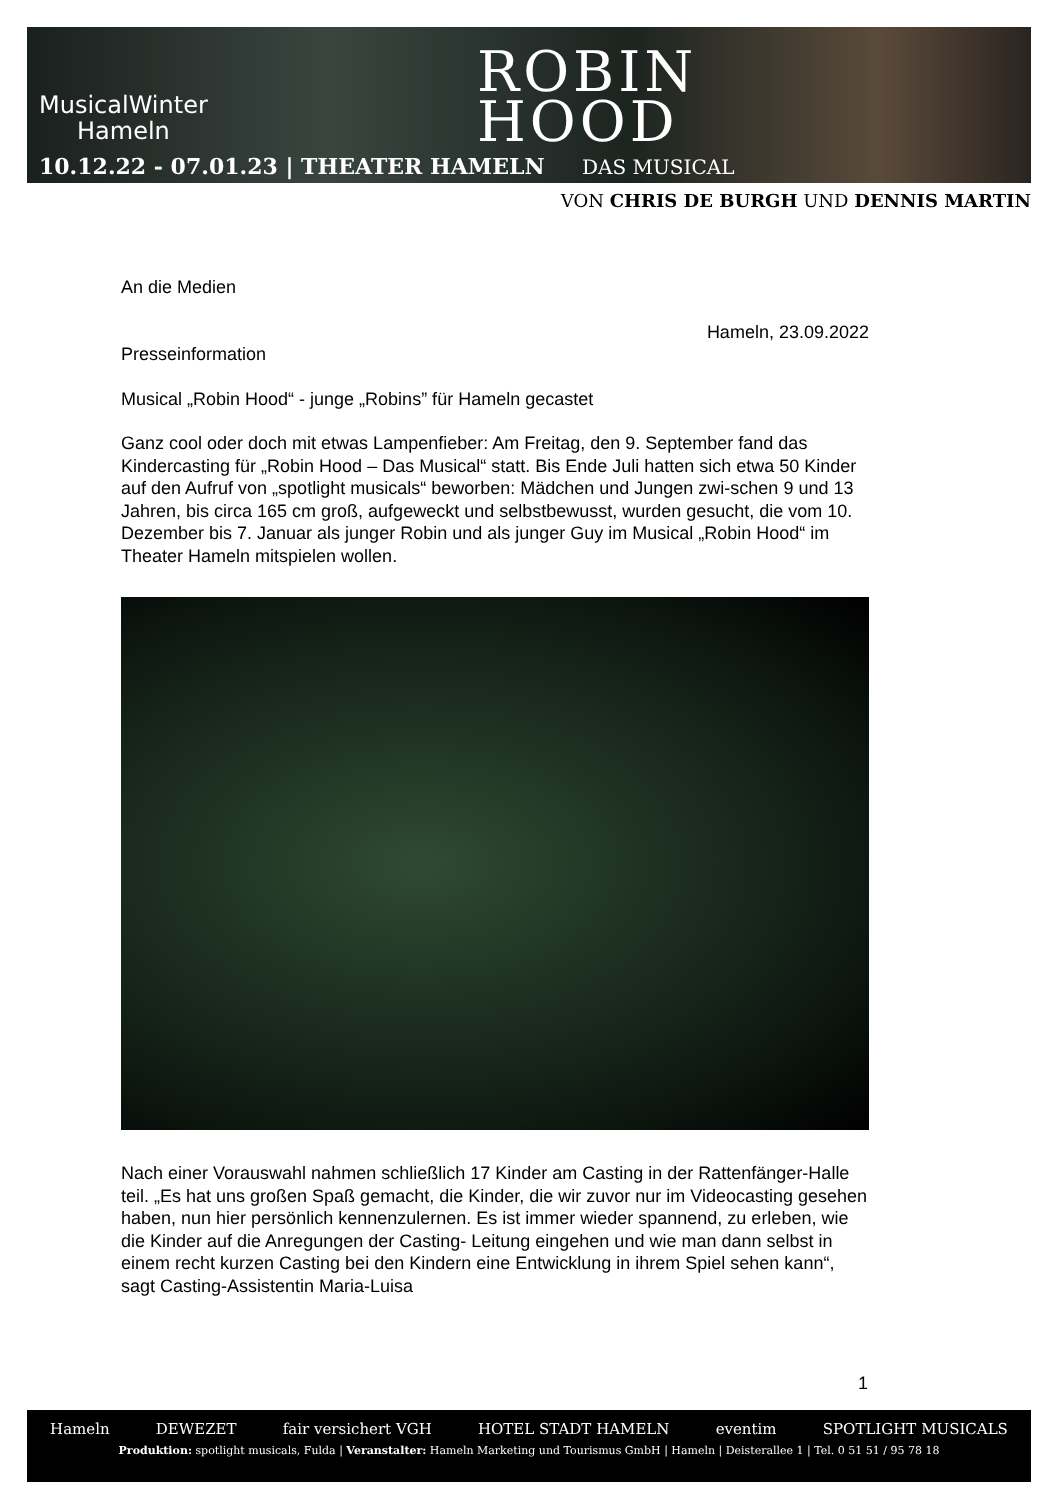MusicalWinter
Hameln
10.12.22 - 07.01.23 | THEATER HAMELN
ROBIN
HOOD
DAS MUSICAL
VON CHRIS DE BURGH UND DENNIS MARTIN
An die Medien
Hameln, 23.09.2022
Presseinformation
Musical „Robin Hood“ - junge „Robins” für Hameln gecastet
Ganz cool oder doch mit etwas Lampenfieber: Am Freitag, den 9. September fand das Kindercasting für „Robin Hood – Das Musical“ statt. Bis Ende Juli hatten sich etwa 50 Kinder auf den Aufruf von „spotlight musicals“ beworben: Mädchen und Jungen zwi-schen 9 und 13 Jahren, bis circa 165 cm groß, aufgeweckt und selbstbewusst, wurden gesucht, die vom 10. Dezember bis 7. Januar als junger Robin und als junger Guy im Musical „Robin Hood“ im Theater Hameln mitspielen wollen.
Nach einer Vorauswahl nahmen schließlich 17 Kinder am Casting in der Rattenfänger-Halle teil. „Es hat uns großen Spaß gemacht, die Kinder, die wir zuvor nur im Videocasting gesehen haben, nun hier persönlich kennenzulernen. Es ist immer wieder spannend, zu erleben, wie die Kinder auf die Anregungen der Casting- Leitung eingehen und wie man dann selbst in einem recht kurzen Casting bei den Kindern eine Entwicklung in ihrem Spiel sehen kann“, sagt Casting-Assistentin Maria-Luisa
1
Hameln DEWEZET fair versichert VGH HOTEL STADT HAMELN eventim SPOTLIGHT MUSICALS
Produktion: spotlight musicals, Fulda | Veranstalter: Hameln Marketing und Tourismus GmbH | Hameln | Deisterallee 1 | Tel. 0 51 51 / 95 78 18